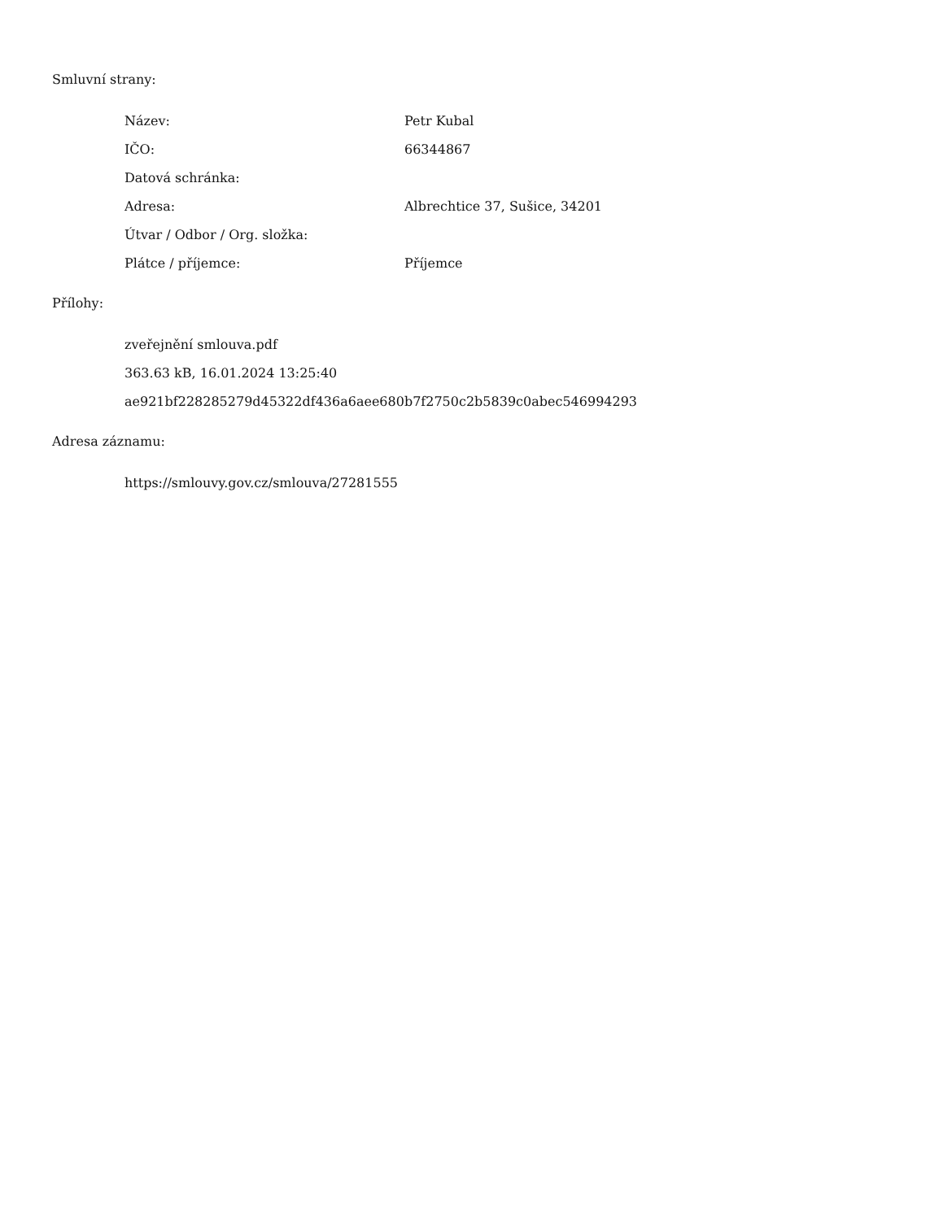Smluvní strany:
| Název: | Petr Kubal |
| IČO: | 66344867 |
| Datová schránka: | |
| Adresa: | Albrechtice 37, Sušice, 34201 |
| Útvar / Odbor / Org. složka: | |
| Plátce / příjemce: | Příjemce |
Přílohy:
zveřejnění smlouva.pdf
363.63 kB, 16.01.2024 13:25:40
ae921bf228285279d45322df436a6aee680b7f2750c2b5839c0abec546994293
Adresa záznamu:
https://smlouvy.gov.cz/smlouva/27281555